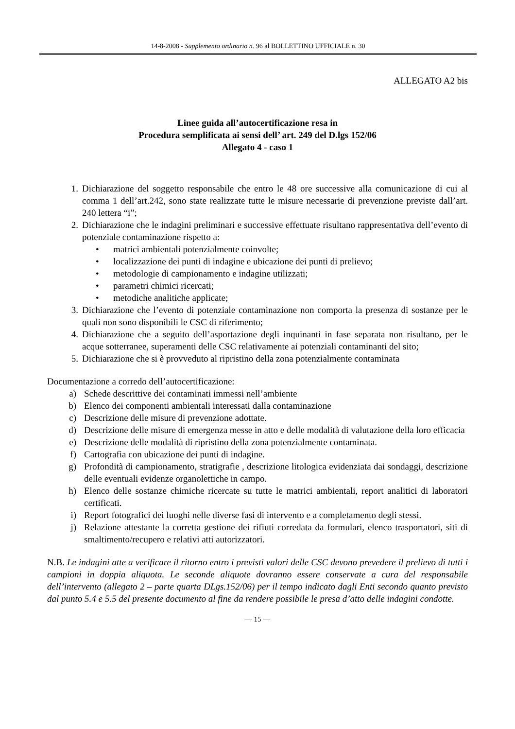14-8-2008 - Supplemento ordinario n. 96 al BOLLETTINO UFFICIALE n. 30
ALLEGATO A2 bis
Linee guida all’autocertificazione resa in
Procedura semplificata ai sensi dell’ art. 249 del D.lgs 152/06
Allegato 4 - caso 1
1. Dichiarazione del soggetto responsabile che entro le 48 ore successive alla comunicazione di cui al comma 1 dell’art.242, sono state realizzate tutte le misure necessarie di prevenzione previste dall’art. 240 lettera “i”;
2. Dichiarazione che le indagini preliminari e successive effettuate risultano rappresentativa dell’evento di potenziale contaminazione rispetto a:
• matrici ambientali potenzialmente coinvolte;
• localizzazione dei punti di indagine e ubicazione dei punti di prelievo;
• metodologie di campionamento e indagine utilizzati;
• parametri chimici ricercati;
• metodiche analitiche applicate;
3. Dichiarazione che l’evento di potenziale contaminazione non comporta la presenza di sostanze per le quali non sono disponibili le CSC di riferimento;
4. Dichiarazione che a seguito dell’asportazione degli inquinanti in fase separata non risultano, per le acque sotterranee, superamenti delle CSC relativamente ai potenziali contaminanti del sito;
5. Dichiarazione che si è provveduto al ripristino della zona potenzialmente contaminata
Documentazione a corredo dell’autocertificazione:
a) Schede descrittive dei contaminati immessi nell’ambiente
b) Elenco dei componenti ambientali interessati dalla contaminazione
c) Descrizione delle misure di prevenzione adottate.
d) Descrizione delle misure di emergenza messe in atto e delle modalità di valutazione della loro efficacia
e) Descrizione delle modalità di ripristino della zona potenzialmente contaminata.
f) Cartografia con ubicazione dei punti di indagine.
g) Profondità di campionamento, stratigrafie , descrizione litologica evidenziata dai sondaggi, descrizione delle eventuali evidenze organolettiche in campo.
h) Elenco delle sostanze chimiche ricercate su tutte le matrici ambientali, report analitici di laboratori certificati.
i) Report fotografici dei luoghi nelle diverse fasi di intervento e a completamento degli stessi.
j) Relazione attestante la corretta gestione dei rifiuti corredata da formulari, elenco trasportatori, siti di smaltimento/recupero e relativi atti autorizzatori.
N.B. Le indagini atte a verificare il ritorno entro i previsti valori delle CSC devono prevedere il prelievo di tutti i campioni in doppia aliquota. Le seconde aliquote dovranno essere conservate a cura del responsabile dell’intervento (allegato 2 – parte quarta DLgs.152/06) per il tempo indicato dagli Enti secondo quanto previsto dal punto 5.4 e 5.5 del presente documento al fine da rendere possibile le presa d’atto delle indagini condotte.
— 15 —